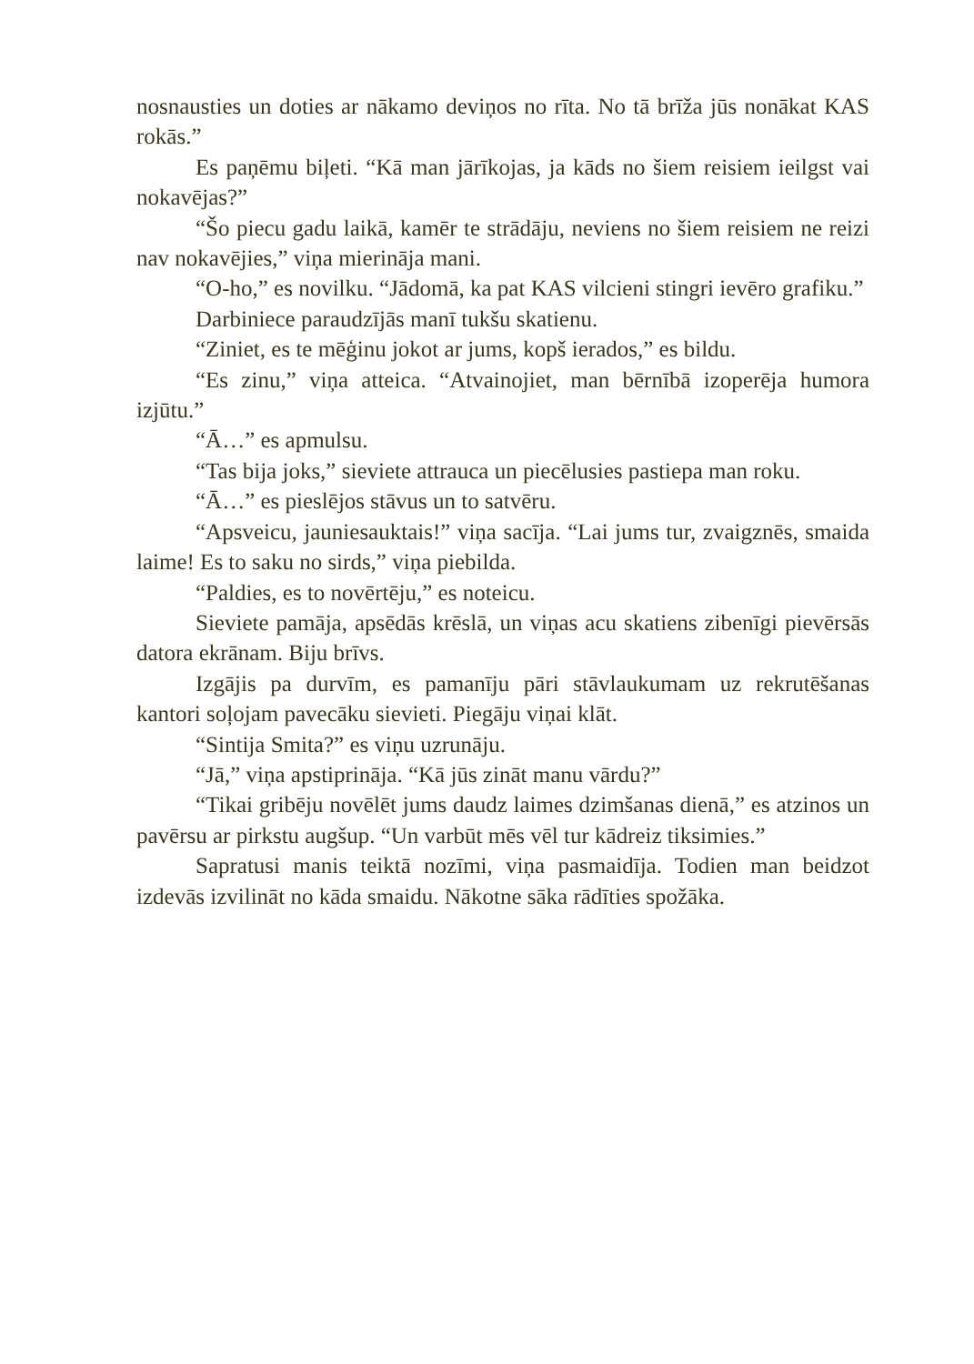nosnausties un doties ar nākamo deviņos no rīta. No tā brīža jūs nonākat KAS rokās.”
Es paņēmu biļeti. “Kā man jārīkojas, ja kāds no šiem reisiem ieilgst vai nokavējas?”
“Šo piecu gadu laikā, kamēr te strādāju, neviens no šiem reisiem ne reizi nav nokavējies,” viņa mierināja mani.
“O-ho,” es novilku. “Jādomā, ka pat KAS vilcieni stingri ievēro grafiku.”
Darbiniece paraudzījās manī tukšu skatienu.
“Ziniet, es te mēģinu jokot ar jums, kopš ierados,” es bildu.
“Es zinu,” viņa atteica. “Atvainojiet, man bērnībā izoperēja humora izjūtu.”
“Ā…” es apmulsu.
“Tas bija joks,” sieviete attrauca un piecēlusies pastiepa man roku.
“Ā…” es pieslējos stāvus un to satvēru.
“Apsveicu, jauniesauktais!” viņa sacīja. “Lai jums tur, zvaigznēs, smaida laime! Es to saku no sirds,” viņa piebilda.
“Paldies, es to novērtēju,” es noteicu.
Sieviete pamāja, apsēdās krēslā, un viņas acu skatiens zibenīgi pievērsās datora ekrānam. Biju brīvs.
Izgājis pa durvīm, es pamanīju pāri stāvlaukumam uz rekrutēšanas kantori soļojam pavecāku sievieti. Piegāju viņai klāt.
“Sintija Smita?” es viņu uzrunāju.
“Jā,” viņa apstiprināja. “Kā jūs zināt manu vārdu?”
“Tikai gribēju novēlēt jums daudz laimes dzimšanas dienā,” es atzinos un pavērsu ar pirkstu augšup. “Un varbūt mēs vēl tur kādreiz tiksimies.”
Sapratusi manis teiktā nozīmi, viņa pasmaidīja. Todien man beidzot izdevās izvilināt no kāda smaidu. Nākotne sāka rādīties spožāka.